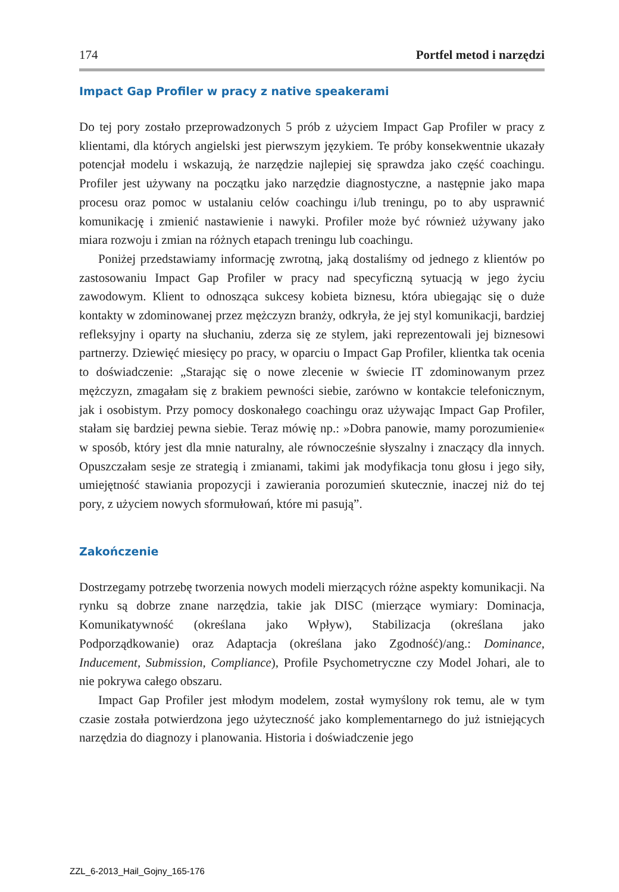174 Portfel metod i narzędzi
Impact Gap Profiler w pracy z native speakerami
Do tej pory zostało przeprowadzonych 5 prób z użyciem Impact Gap Profiler w pracy z klientami, dla których angielski jest pierwszym językiem. Te próby konsekwentnie ukazały potencjał modelu i wskazują, że narzędzie najlepiej się sprawdza jako część coachingu. Profiler jest używany na początku jako narzędzie diagnostyczne, a następnie jako mapa procesu oraz pomoc w ustalaniu celów coachingu i/lub treningu, po to aby usprawnić komunikację i zmienić nastawienie i nawyki. Profiler może być również używany jako miara rozwoju i zmian na różnych etapach treningu lub coachingu.
Poniżej przedstawiamy informację zwrotną, jaką dostaliśmy od jednego z klientów po zastosowaniu Impact Gap Profiler w pracy nad specyficzną sytuacją w jego życiu zawodowym. Klient to odnosząca sukcesy kobieta biznesu, która ubiegając się o duże kontakty w zdominowanej przez mężczyzn branży, odkryła, że jej styl komunikacji, bardziej refleksyjny i oparty na słuchaniu, zderza się ze stylem, jaki reprezentowali jej biznesowi partnerzy. Dziewięć miesięcy po pracy, w oparciu o Impact Gap Profiler, klientka tak ocenia to doświadczenie: „Starając się o nowe zlecenie w świecie IT zdominowanym przez mężczyzn, zmagałam się z brakiem pewności siebie, zarówno w kontakcie telefonicznym, jak i osobistym. Przy pomocy doskonałego coachingu oraz używając Impact Gap Profiler, stałam się bardziej pewna siebie. Teraz mówię np.: »Dobra panowie, mamy porozumienie« w sposób, który jest dla mnie naturalny, ale równocześnie słyszalny i znaczący dla innych. Opuszczałam sesje ze strategią i zmianami, takimi jak modyfikacja tonu głosu i jego siły, umiejętność stawiania propozycji i zawierania porozumień skutecznie, inaczej niż do tej pory, z użyciem nowych sformułowań, które mi pasują”.
Zakończenie
Dostrzegamy potrzebę tworzenia nowych modeli mierzących różne aspekty komunikacji. Na rynku są dobrze znane narzędzia, takie jak DISC (mierzące wymiary: Dominacja, Komunikatywność (określana jako Wpływ), Stabilizacja (określana jako Podporządkowanie) oraz Adaptacja (określana jako Zgodność)/ang.: Dominance, Inducement, Submission, Compliance), Profile Psychometryczne czy Model Johari, ale to nie pokrywa całego obszaru.
Impact Gap Profiler jest młodym modelem, został wymyślony rok temu, ale w tym czasie została potwierdzona jego użyteczność jako komplementarnego do już istniejących narzędzia do diagnozy i planowania. Historia i doświadczenie jego
ZZL_6-2013_Hail_Gojny_165-176